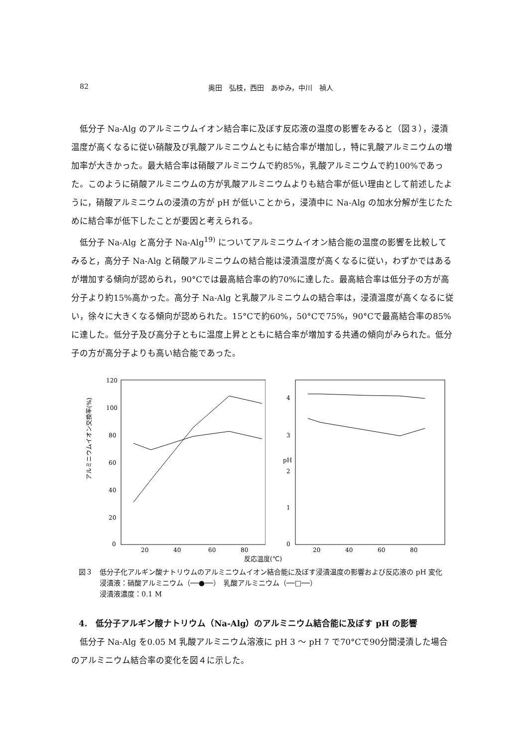82 奥田　弘枝，西田　あゆみ，中川　禎人
低分子 Na-Alg のアルミニウムイオン結合率に及ぼす反応液の温度の影響をみると（図３），浸漬温度が高くなるに従い硝酸及び乳酸アルミニウムともに結合率が増加し，特に乳酸アルミニウムの増加率が大きかった。最大結合率は硝酸アルミニウムで約85%，乳酸アルミニウムで約100%であった。このように硝酸アルミニウムの方が乳酸アルミニウムよりも結合率が低い理由として前述したように，硝酸アルミニウムの浸漬の方が pH が低いことから，浸漬中に Na-Alg の加水分解が生じたために結合率が低下したことが要因と考えられる。
低分子 Na-Alg と高分子 Na-Alg<sup>19)</sup> についてアルミニウムイオン結合能の温度の影響を比較してみると，高分子 Na-Alg と硝酸アルミニウムの結合能は浸漬温度が高くなるに従い，わずかではあるが増加する傾向が認められ，90°Cでは最高結合率の約70%に達した。最高結合率は低分子の方が高分子より約15%高かった。高分子 Na-Alg と乳酸アルミニウムの結合率は，浸漬温度が高くなるに従い，徐々に大きくなる傾向が認められた。15°Cで約60%，50°Cで75%，90°Cで最高結合率の85%に達した。低分子及び高分子ともに温度上昇とともに結合率が増加する共通の傾向がみられた。低分子の方が高分子よりも高い結合能であった。
アルミニウムイオン交換率(%)
120
100
80
60
40
20
0
20
40
60
80
pH
4
3
2
1
0
20
40
60
80
反応温度(℃)
図３　低分子化アルギン酸ナトリウムのアルミニウムイオン結合能に及ぼす浸漬温度の影響および反応液の pH 変化
　　　浸漬液：硝酸アルミニウム（──●──）　乳酸アルミニウム（──□──）
　　　浸漬液濃度：0.1 M
4.　低分子アルギン酸ナトリウム（Na-Alg）のアルミニウム結合能に及ぼす pH の影響
低分子 Na-Alg を0.05 M 乳酸アルミニウム溶液に pH 3 ～ pH 7 で70°Cで90分間浸漬した場合のアルミニウム結合率の変化を図４に示した。